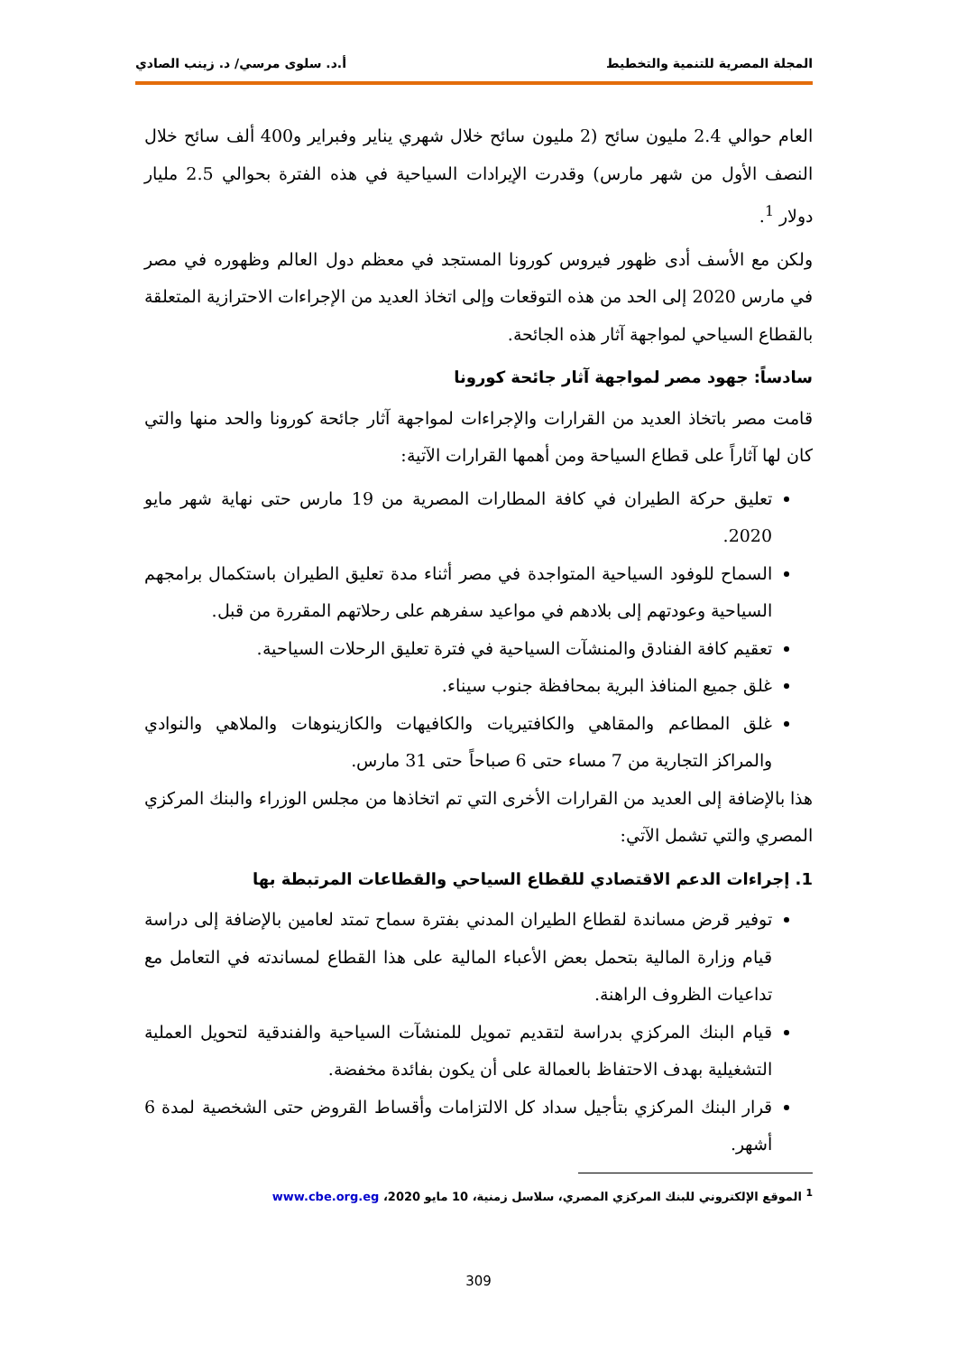المجلة المصرية للتنمية والتخطيط أ.د. سلوى مرسي/ د. زينب الصادي
العام حوالي 2.4 مليون سائح (2 مليون سائح خلال شهري يناير وفبراير و400 ألف سائح خلال النصف الأول من شهر مارس) وقدرت الإيرادات السياحية في هذه الفترة بحوالي 2.5 مليار دولار <sup>1</sup>.
ولكن مع الأسف أدى ظهور فيروس كورونا المستجد في معظم دول العالم وظهوره في مصر في مارس 2020 إلى الحد من هذه التوقعات وإلى اتخاذ العديد من الإجراءات الاحترازية المتعلقة بالقطاع السياحي لمواجهة آثار هذه الجائحة.
سادساً: جهود مصر لمواجهة آثار جائحة كورونا
قامت مصر باتخاذ العديد من القرارات والإجراءات لمواجهة آثار جائحة كورونا والحد منها والتي كان لها آثاراً على قطاع السياحة ومن أهمها القرارات الآتية:
تعليق حركة الطيران في كافة المطارات المصرية من 19 مارس حتى نهاية شهر مايو 2020.
السماح للوفود السياحية المتواجدة في مصر أثناء مدة تعليق الطيران باستكمال برامجهم السياحية وعودتهم إلى بلادهم في مواعيد سفرهم على رحلاتهم المقررة من قبل.
تعقيم كافة الفنادق والمنشآت السياحية في فترة تعليق الرحلات السياحية.
غلق جميع المنافذ البرية بمحافظة جنوب سيناء.
غلق المطاعم والمقاهي والكافتيريات والكافيهات والكازينوهات والملاهي والنوادي والمراكز التجارية من 7 مساء حتى 6 صباحاً حتى 31 مارس.
هذا بالإضافة إلى العديد من القرارات الأخرى التي تم اتخاذها من مجلس الوزراء والبنك المركزي المصري والتي تشمل الآتي:
1. إجراءات الدعم الاقتصادي للقطاع السياحي والقطاعات المرتبطة بها
توفير قرض مساندة لقطاع الطيران المدني بفترة سماح تمتد لعامين بالإضافة إلى دراسة قيام وزارة المالية بتحمل بعض الأعباء المالية على هذا القطاع لمساندته في التعامل مع تداعيات الظروف الراهنة.
قيام البنك المركزي بدراسة لتقديم تمويل للمنشآت السياحية والفندقية لتحويل العملية التشغيلية بهدف الاحتفاظ بالعمالة على أن يكون بفائدة مخفضة.
قرار البنك المركزي بتأجيل سداد كل الالتزامات وأقساط القروض حتى الشخصية لمدة 6 أشهر.
<sup>1</sup> الموقع الإلكتروني للبنك المركزي المصري، سلاسل زمنية، 10 مايو 2020، www.cbe.org.eg
309